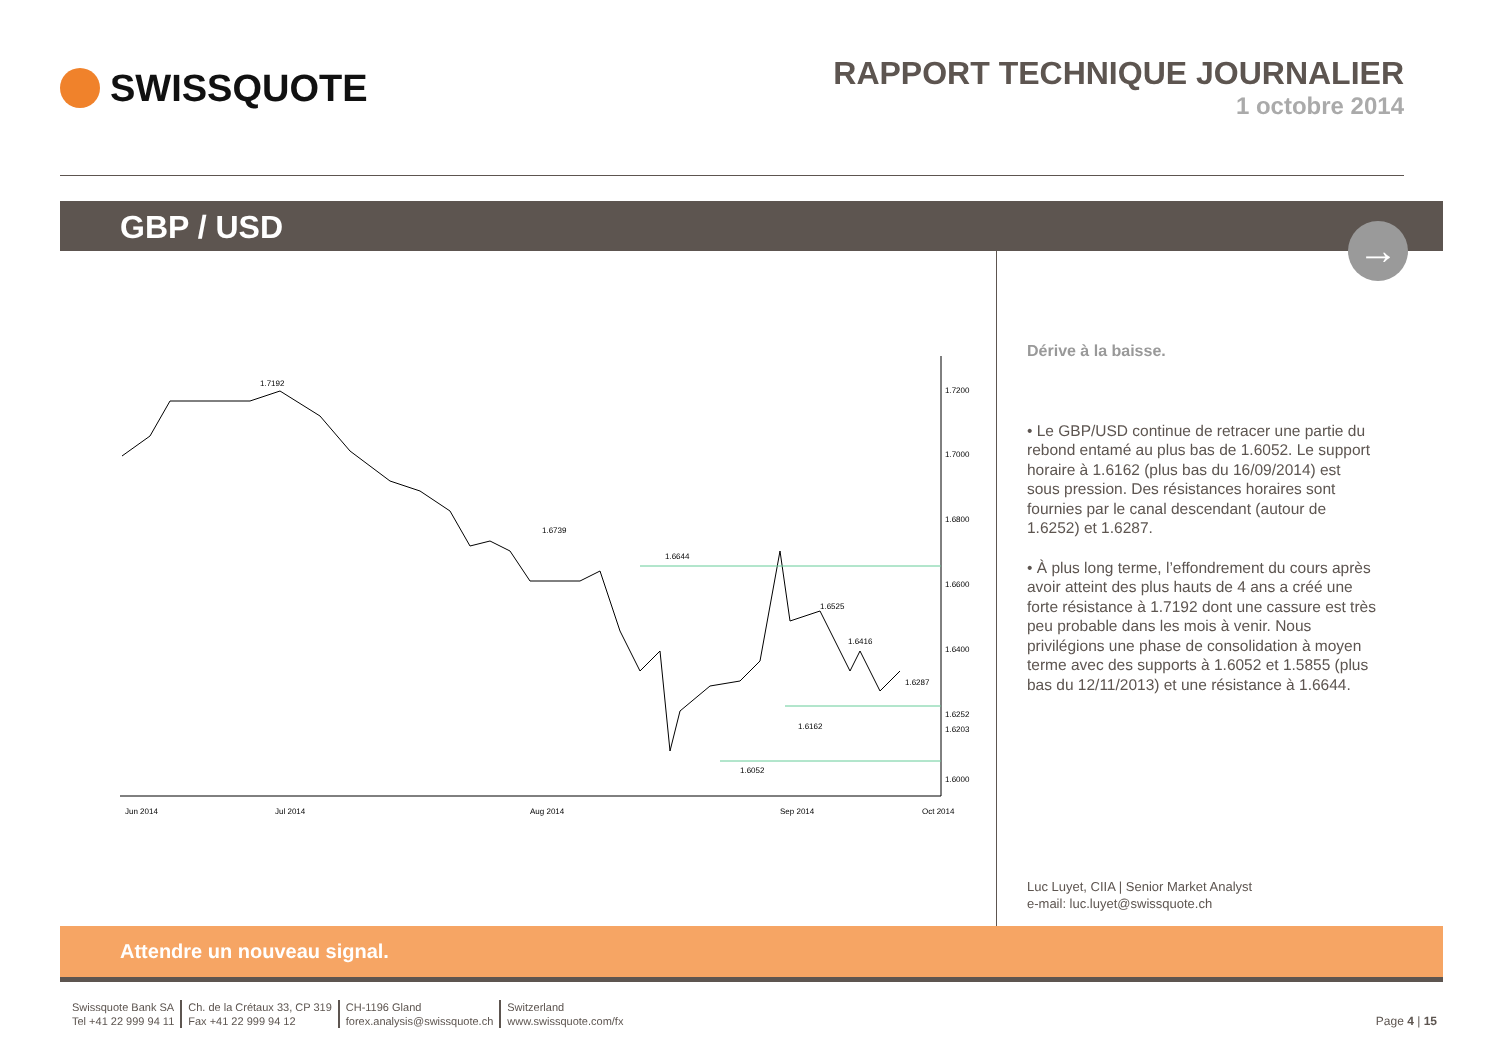SWISSQUOTE
RAPPORT TECHNIQUE JOURNALIER
1 octobre 2014
GBP / USD
→
1.7192
1.6739
1.6644
1.6525
1.6416
1.6287
1.6162
1.6052
1.7200
1.7000
1.6800
1.6600
1.6400
1.6252
1.6203
1.6000
Jun 2014
Jul 2014
Aug 2014
Sep 2014
Oct 2014
Dérive à la baisse.
• Le GBP/USD continue de retracer une partie du rebond entamé au plus bas de 1.6052. Le support horaire à 1.6162 (plus bas du 16/09/2014) est sous pression. Des résistances horaires sont fournies par le canal descendant (autour de 1.6252) et 1.6287.
• À plus long terme, l’effondrement du cours après avoir atteint des plus hauts de 4 ans a créé une forte résistance à 1.7192 dont une cassure est très peu probable dans les mois à venir. Nous privilégions une phase de consolidation à moyen terme avec des supports à 1.6052 et 1.5855 (plus bas du 12/11/2013) et une résistance à 1.6644.
Luc Luyet, CIIA | Senior Market Analyst
e-mail: luc.luyet@swissquote.ch
Attendre un nouveau signal.
Swissquote Bank SA
Tel +41 22 999 94 11
Ch. de la Crétaux 33, CP 319
Fax +41 22 999 94 12
CH-1196 Gland
forex.analysis@swissquote.ch
Switzerland
www.swissquote.com/fx
Page 4 | 15